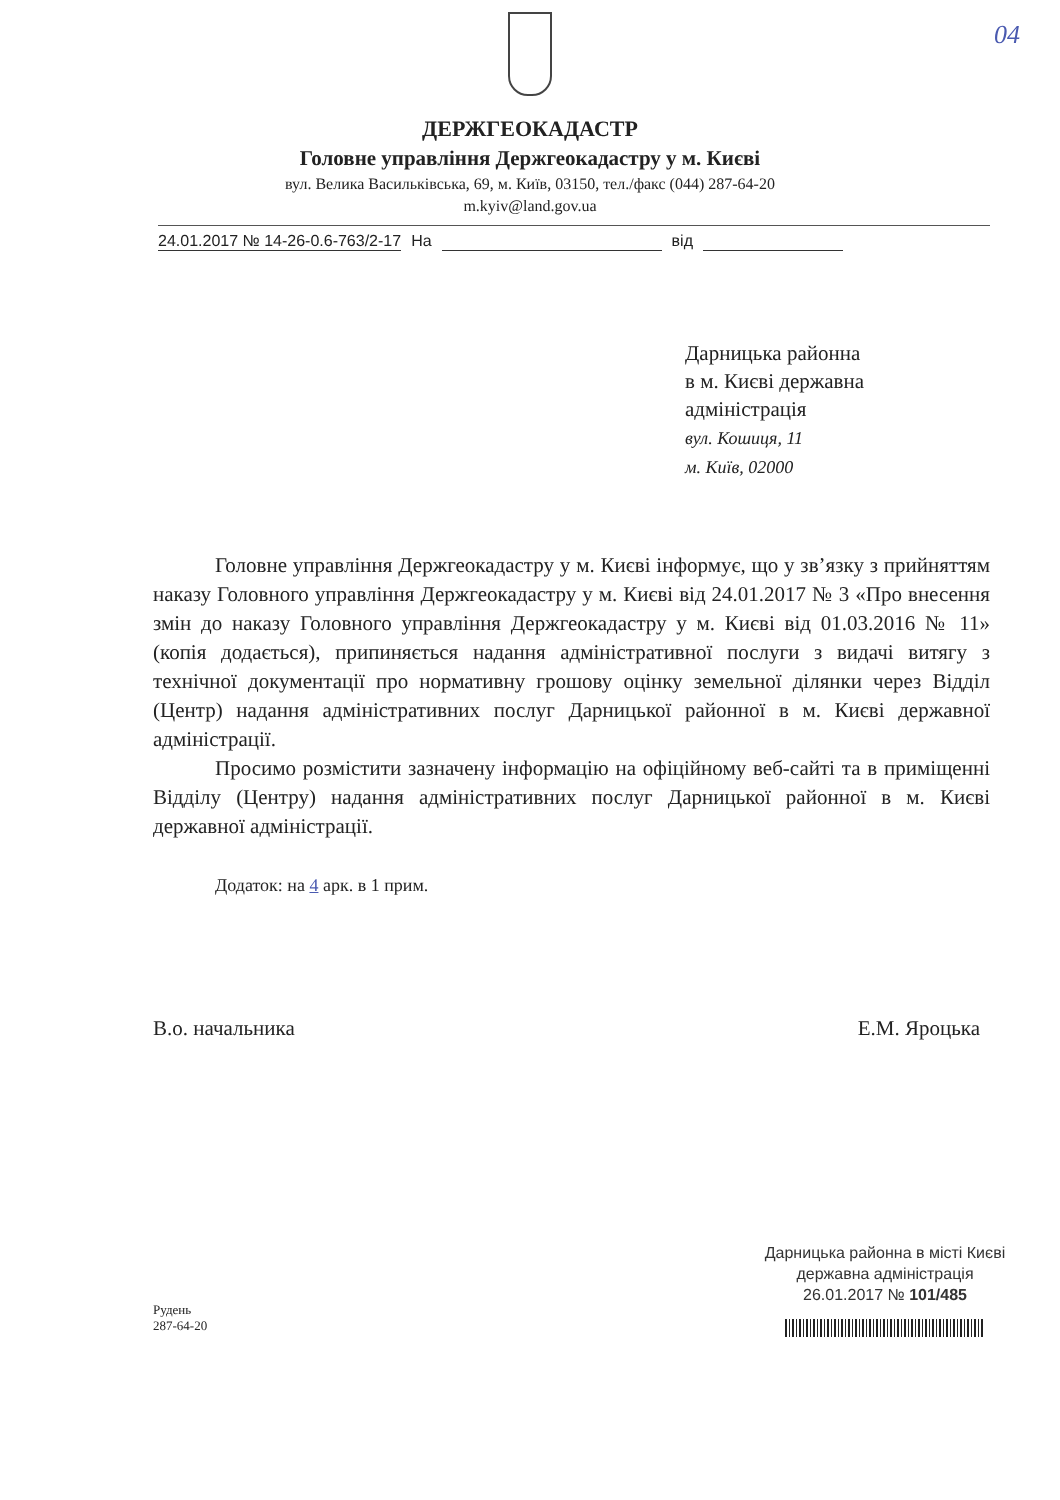04
ДЕРЖГЕОКАДАСТР
Головне управління Держгеокадастру у м. Києві
вул. Велика Васильківська, 69, м. Київ, 03150, тел./факс (044) 287-64-20
m.kyiv@land.gov.ua
24.01.2017 № 14-26-0.6-763/2-17 На від
Дарницька районна
в м. Києві державна
адміністрація
вул. Кошиця, 11
м. Київ, 02000
Головне управління Держгеокадастру у м. Києві інформує, що у зв’язку з прийняттям наказу Головного управління Держгеокадастру у м. Києві від 24.01.2017 № 3 «Про внесення змін до наказу Головного управління Держгеокадастру у м. Києві від 01.03.2016 № 11» (копія додається), припиняється надання адміністративної послуги з видачі витягу з технічної документації про нормативну грошову оцінку земельної ділянки через Відділ (Центр) надання адміністративних послуг Дарницької районної в м. Києві державної адміністрації.
Просимо розмістити зазначену інформацію на офіційному веб-сайті та в приміщенні Відділу (Центру) надання адміністративних послуг Дарницької районної в м. Києві державної адміністрації.
Додаток: на 4 арк. в 1 прим.
В.о. начальника Е.М. Яроцька
Дарницька районна в місті Києві
державна адміністрація
26.01.2017 № 101/485
Рудень
287-64-20